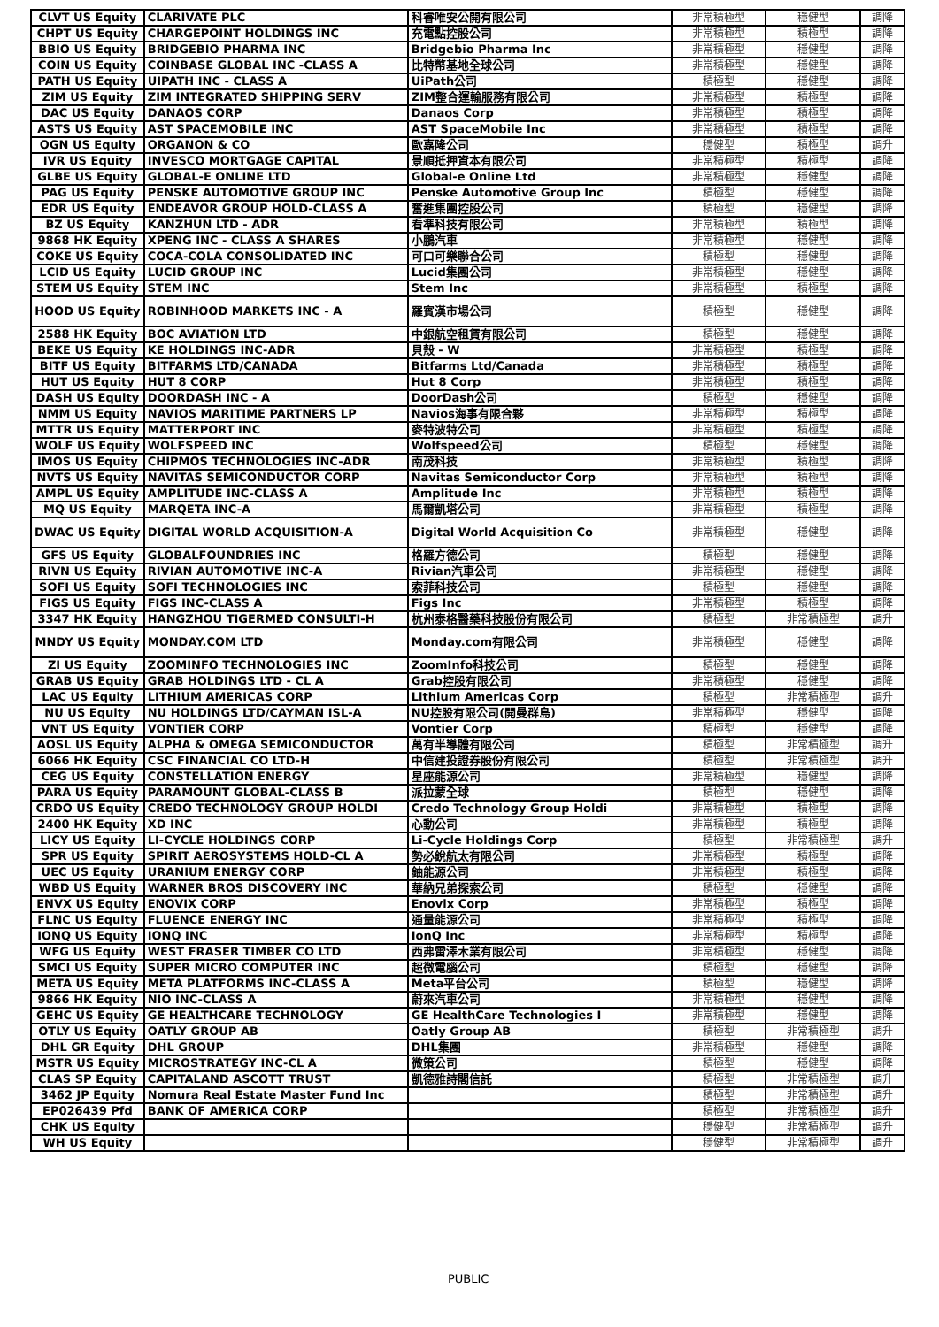| CLVT US Equity | CLARIVATE PLC | 科睿唯安公開有限公司 | 非常積極型 | 穩健型 | 調降 |
| CHPT US Equity | CHARGEPOINT HOLDINGS INC | 充電點控股公司 | 非常積極型 | 積極型 | 調降 |
| BBIO US Equity | BRIDGEBIO PHARMA INC | Bridgebio Pharma Inc | 非常積極型 | 穩健型 | 調降 |
| COIN US Equity | COINBASE GLOBAL INC -CLASS A | 比特幣基地全球公司 | 非常積極型 | 穩健型 | 調降 |
| PATH US Equity | UIPATH INC - CLASS A | UiPath公司 | 積極型 | 穩健型 | 調降 |
| ZIM US Equity | ZIM INTEGRATED SHIPPING SERV | ZIM整合運輸服務有限公司 | 非常積極型 | 積極型 | 調降 |
| DAC US Equity | DANAOS CORP | Danaos Corp | 非常積極型 | 積極型 | 調降 |
| ASTS US Equity | AST SPACEMOBILE INC | AST SpaceMobile Inc | 非常積極型 | 積極型 | 調降 |
| OGN US Equity | ORGANON & CO | 歐嘉隆公司 | 穩健型 | 積極型 | 調升 |
| IVR US Equity | INVESCO MORTGAGE CAPITAL | 景順抵押資本有限公司 | 非常積極型 | 積極型 | 調降 |
| GLBE US Equity | GLOBAL-E ONLINE LTD | Global-e Online Ltd | 非常積極型 | 穩健型 | 調降 |
| PAG US Equity | PENSKE AUTOMOTIVE GROUP INC | Penske Automotive Group Inc | 積極型 | 穩健型 | 調降 |
| EDR US Equity | ENDEAVOR GROUP HOLD-CLASS A | 奮進集團控股公司 | 積極型 | 穩健型 | 調降 |
| BZ US Equity | KANZHUN LTD - ADR | 看準科技有限公司 | 非常積極型 | 積極型 | 調降 |
| 9868 HK Equity | XPENG INC - CLASS A SHARES | 小鵬汽車 | 非常積極型 | 穩健型 | 調降 |
| COKE US Equity | COCA-COLA CONSOLIDATED INC | 可口可樂聯合公司 | 積極型 | 穩健型 | 調降 |
| LCID US Equity | LUCID GROUP INC | Lucid集團公司 | 非常積極型 | 穩健型 | 調降 |
| STEM US Equity | STEM INC | Stem Inc | 非常積極型 | 積極型 | 調降 |
| HOOD US Equity | ROBINHOOD MARKETS INC - A | 羅賓漢市場公司 | 積極型 | 穩健型 | 調降 |
| 2588 HK Equity | BOC AVIATION LTD | 中銀航空租賃有限公司 | 積極型 | 穩健型 | 調降 |
| BEKE US Equity | KE HOLDINGS INC-ADR | 貝殼 - W | 非常積極型 | 積極型 | 調降 |
| BITF US Equity | BITFARMS LTD/CANADA | Bitfarms Ltd/Canada | 非常積極型 | 積極型 | 調降 |
| HUT US Equity | HUT 8 CORP | Hut 8 Corp | 非常積極型 | 積極型 | 調降 |
| DASH US Equity | DOORDASH INC - A | DoorDash公司 | 積極型 | 穩健型 | 調降 |
| NMM US Equity | NAVIOS MARITIME PARTNERS LP | Navios海事有限合夥 | 非常積極型 | 積極型 | 調降 |
| MTTR US Equity | MATTERPORT INC | 麥特波特公司 | 非常積極型 | 積極型 | 調降 |
| WOLF US Equity | WOLFSPEED INC | Wolfspeed公司 | 積極型 | 穩健型 | 調降 |
| IMOS US Equity | CHIPMOS TECHNOLOGIES INC-ADR | 南茂科技 | 非常積極型 | 積極型 | 調降 |
| NVTS US Equity | NAVITAS SEMICONDUCTOR CORP | Navitas Semiconductor Corp | 非常積極型 | 積極型 | 調降 |
| AMPL US Equity | AMPLITUDE INC-CLASS A | Amplitude Inc | 非常積極型 | 積極型 | 調降 |
| MQ US Equity | MARQETA INC-A | 馬爾凱塔公司 | 非常積極型 | 積極型 | 調降 |
| DWAC US Equity | DIGITAL WORLD ACQUISITION-A | Digital World Acquisition Co | 非常積極型 | 穩健型 | 調降 |
| GFS US Equity | GLOBALFOUNDRIES INC | 格羅方德公司 | 積極型 | 穩健型 | 調降 |
| RIVN US Equity | RIVIAN AUTOMOTIVE INC-A | Rivian汽車公司 | 非常積極型 | 穩健型 | 調降 |
| SOFI US Equity | SOFI TECHNOLOGIES INC | 索菲科技公司 | 積極型 | 穩健型 | 調降 |
| FIGS US Equity | FIGS INC-CLASS A | Figs Inc | 非常積極型 | 積極型 | 調降 |
| 3347 HK Equity | HANGZHOU TIGERMED CONSULTI-H | 杭州泰格醫藥科技股份有限公司 | 積極型 | 非常積極型 | 調升 |
| MNDY US Equity | MONDAY.COM LTD | Monday.com有限公司 | 非常積極型 | 穩健型 | 調降 |
| ZI US Equity | ZOOMINFO TECHNOLOGIES INC | ZoomInfo科技公司 | 積極型 | 穩健型 | 調降 |
| GRAB US Equity | GRAB HOLDINGS LTD - CL A | Grab控股有限公司 | 非常積極型 | 穩健型 | 調降 |
| LAC US Equity | LITHIUM AMERICAS CORP | Lithium Americas Corp | 積極型 | 非常積極型 | 調升 |
| NU US Equity | NU HOLDINGS LTD/CAYMAN ISL-A | NU控股有限公司(開曼群島) | 非常積極型 | 穩健型 | 調降 |
| VNT US Equity | VONTIER CORP | Vontier Corp | 積極型 | 穩健型 | 調降 |
| AOSL US Equity | ALPHA & OMEGA SEMICONDUCTOR | 萬有半導體有限公司 | 積極型 | 非常積極型 | 調升 |
| 6066 HK Equity | CSC FINANCIAL CO LTD-H | 中信建投證券股份有限公司 | 積極型 | 非常積極型 | 調升 |
| CEG US Equity | CONSTELLATION ENERGY | 星座能源公司 | 非常積極型 | 穩健型 | 調降 |
| PARA US Equity | PARAMOUNT GLOBAL-CLASS B | 派拉蒙全球 | 積極型 | 穩健型 | 調降 |
| CRDO US Equity | CREDO TECHNOLOGY GROUP HOLDI | Credo Technology Group Holdi | 非常積極型 | 積極型 | 調降 |
| 2400 HK Equity | XD INC | 心動公司 | 非常積極型 | 積極型 | 調降 |
| LICY US Equity | LI-CYCLE HOLDINGS CORP | Li-Cycle Holdings Corp | 積極型 | 非常積極型 | 調升 |
| SPR US Equity | SPIRIT AEROSYSTEMS HOLD-CL A | 勢必銳航太有限公司 | 非常積極型 | 積極型 | 調降 |
| UEC US Equity | URANIUM ENERGY CORP | 鈾能源公司 | 非常積極型 | 積極型 | 調降 |
| WBD US Equity | WARNER BROS DISCOVERY INC | 華納兄弟探索公司 | 積極型 | 穩健型 | 調降 |
| ENVX US Equity | ENOVIX CORP | Enovix Corp | 非常積極型 | 積極型 | 調降 |
| FLNC US Equity | FLUENCE ENERGY INC | 通量能源公司 | 非常積極型 | 積極型 | 調降 |
| IONQ US Equity | IONQ INC | IonQ Inc | 非常積極型 | 積極型 | 調降 |
| WFG US Equity | WEST FRASER TIMBER CO LTD | 西弗雷澤木業有限公司 | 非常積極型 | 穩健型 | 調降 |
| SMCI US Equity | SUPER MICRO COMPUTER INC | 超微電腦公司 | 積極型 | 穩健型 | 調降 |
| META US Equity | META PLATFORMS INC-CLASS A | Meta平台公司 | 積極型 | 穩健型 | 調降 |
| 9866 HK Equity | NIO INC-CLASS A | 蔚來汽車公司 | 非常積極型 | 穩健型 | 調降 |
| GEHC US Equity | GE HEALTHCARE TECHNOLOGY | GE HealthCare Technologies I | 非常積極型 | 穩健型 | 調降 |
| OTLY US Equity | OATLY GROUP AB | Oatly Group AB | 積極型 | 非常積極型 | 調升 |
| DHL GR Equity | DHL GROUP | DHL集團 | 非常積極型 | 穩健型 | 調降 |
| MSTR US Equity | MICROSTRATEGY INC-CL A | 微策公司 | 積極型 | 穩健型 | 調降 |
| CLAS SP Equity | CAPITALAND ASCOTT TRUST | 凱德雅詩閣信託 | 積極型 | 非常積極型 | 調升 |
| 3462 JP Equity | Nomura Real Estate Master Fund Inc | | 積極型 | 非常積極型 | 調升 |
| EP026439 Pfd | BANK OF AMERICA CORP | | 積極型 | 非常積極型 | 調升 |
| CHK US Equity | | | 穩健型 | 非常積極型 | 調升 |
| WH US Equity | | | 穩健型 | 非常積極型 | 調升 |
PUBLIC